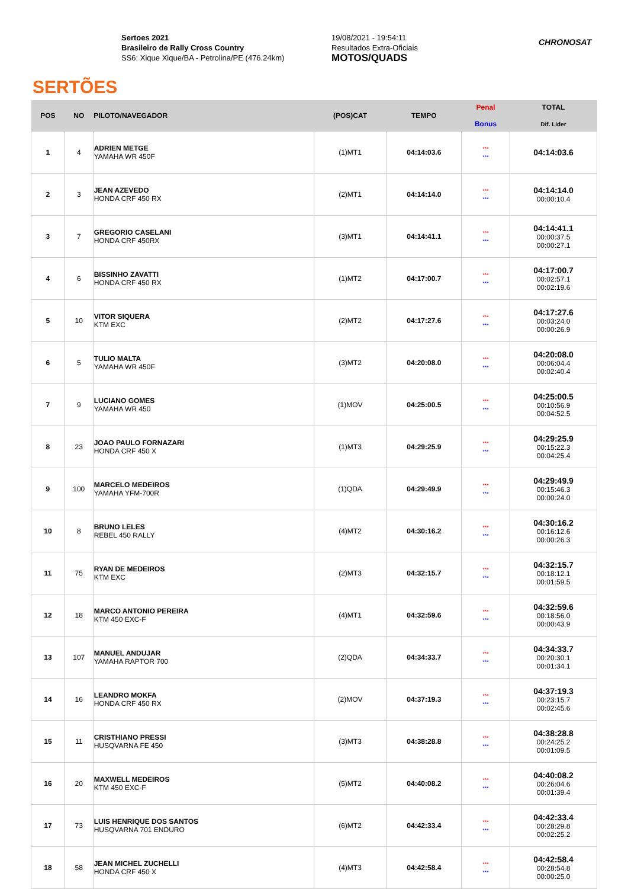SERTÕES
Sertoes 2021
Brasileiro de Rally Cross Country
SS6: Xique Xique/BA - Petrolina/PE (476.24km)
19/08/2021 - 19:54:11
Resultados Extra-Oficiais
MOTOS/QUADS
CHRONOSAT
| POS | NO | PILOTO/NAVEGADOR | (POS)CAT | TEMPO | Penal Bonus | TOTAL Dif. Lider |
| --- | --- | --- | --- | --- | --- | --- |
| 1 | 4 | ADRIEN METGE YAMAHA WR 450F | (1)MT1 | 04:14:03.6 | *** *** | 04:14:03.6 |
| 2 | 3 | JEAN AZEVEDO HONDA CRF 450 RX | (2)MT1 | 04:14:14.0 | *** *** | 04:14:14.0 00:00:10.4 |
| 3 | 7 | GREGORIO CASELANI HONDA CRF 450RX | (3)MT1 | 04:14:41.1 | *** *** | 04:14:41.1 00:00:37.5 00:00:27.1 |
| 4 | 6 | BISSINHO ZAVATTI HONDA CRF 450 RX | (1)MT2 | 04:17:00.7 | *** *** | 04:17:00.7 00:02:57.1 00:02:19.6 |
| 5 | 10 | VITOR SIQUERA KTM EXC | (2)MT2 | 04:17:27.6 | *** *** | 04:17:27.6 00:03:24.0 00:00:26.9 |
| 6 | 5 | TULIO MALTA YAMAHA WR 450F | (3)MT2 | 04:20:08.0 | *** *** | 04:20:08.0 00:06:04.4 00:02:40.4 |
| 7 | 9 | LUCIANO GOMES YAMAHA WR 450 | (1)MOV | 04:25:00.5 | *** *** | 04:25:00.5 00:10:56.9 00:04:52.5 |
| 8 | 23 | JOAO PAULO FORNAZARI HONDA CRF 450 X | (1)MT3 | 04:29:25.9 | *** *** | 04:29:25.9 00:15:22.3 00:04:25.4 |
| 9 | 100 | MARCELO MEDEIROS YAMAHA YFM-700R | (1)QDA | 04:29:49.9 | *** *** | 04:29:49.9 00:15:46.3 00:00:24.0 |
| 10 | 8 | BRUNO LELES REBEL 450 RALLY | (4)MT2 | 04:30:16.2 | *** *** | 04:30:16.2 00:16:12.6 00:00:26.3 |
| 11 | 75 | RYAN DE MEDEIROS KTM EXC | (2)MT3 | 04:32:15.7 | *** *** | 04:32:15.7 00:18:12.1 00:01:59.5 |
| 12 | 18 | MARCO ANTONIO PEREIRA KTM 450 EXC-F | (4)MT1 | 04:32:59.6 | *** *** | 04:32:59.6 00:18:56.0 00:00:43.9 |
| 13 | 107 | MANUEL ANDUJAR YAMAHA RAPTOR 700 | (2)QDA | 04:34:33.7 | *** *** | 04:34:33.7 00:20:30.1 00:01:34.1 |
| 14 | 16 | LEANDRO MOKFA HONDA CRF 450 RX | (2)MOV | 04:37:19.3 | *** *** | 04:37:19.3 00:23:15.7 00:02:45.6 |
| 15 | 11 | CRISTHIANO PRESSI HUSQVARNA FE 450 | (3)MT3 | 04:38:28.8 | *** *** | 04:38:28.8 00:24:25.2 00:01:09.5 |
| 16 | 20 | MAXWELL MEDEIROS KTM 450 EXC-F | (5)MT2 | 04:40:08.2 | *** *** | 04:40:08.2 00:26:04.6 00:01:39.4 |
| 17 | 73 | LUIS HENRIQUE DOS SANTOS HUSQVARNA 701 ENDURO | (6)MT2 | 04:42:33.4 | *** *** | 04:42:33.4 00:28:29.8 00:02:25.2 |
| 18 | 58 | JEAN MICHEL ZUCHELLI HONDA CRF 450 X | (4)MT3 | 04:42:58.4 | *** *** | 04:42:58.4 00:28:54.8 00:00:25.0 |